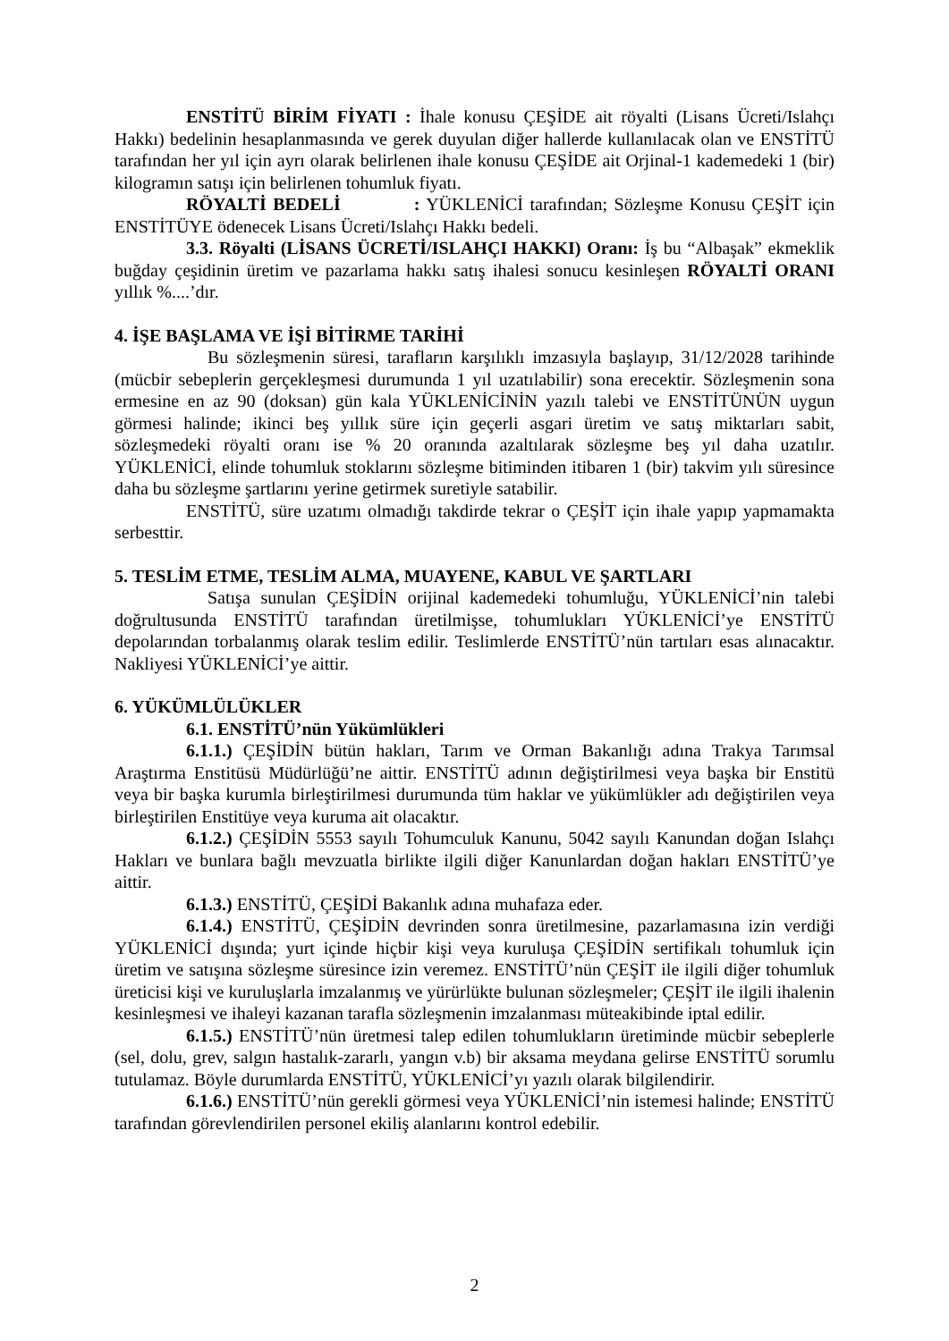ENSTİTÜ BİRİM FİYATI : İhale konusu ÇEŞİDE ait röyalti (Lisans Ücreti/Islahçı Hakkı) bedelinin hesaplanmasında ve gerek duyulan diğer hallerde kullanılacak olan ve ENSTİTÜ tarafından her yıl için ayrı olarak belirlenen ihale konusu ÇEŞİDE ait Orjinal-1 kademedeki 1 (bir) kilogramın satışı için belirlenen tohumluk fiyatı.
RÖYALTİ BEDELİ : YÜKLENİCİ tarafından; Sözleşme Konusu ÇEŞİT için ENSTİTÜYE ödenecek Lisans Ücreti/Islahçı Hakkı bedeli.
3.3. Röyalti (LİSANS ÜCRETİ/ISLAHÇI HAKKI) Oranı: İş bu “Albaşak” ekmeklik buğday çeşidinin üretim ve pazarlama hakkı satış ihalesi sonucu kesinleşen RÖYALTİ ORANI yıllık %....’dır.
4. İŞE BAŞLAMA VE İŞİ BİTİRME TARİHİ
Bu sözleşmenin süresi, tarafların karşılıklı imzasıyla başlayıp, 31/12/2028 tarihinde (mücbir sebeplerin gerçekleşmesi durumunda 1 yıl uzatılabilir) sona erecektir. Sözleşmenin sona ermesine en az 90 (doksan) gün kala YÜKLENİCİNİN yazılı talebi ve ENSTİTÜNÜN uygun görmesi halinde; ikinci beş yıllık süre için geçerli asgari üretim ve satış miktarları sabit, sözleşmedeki röyalti oranı ise % 20 oranında azaltılarak sözleşme beş yıl daha uzatılır. YÜKLENİCİ, elinde tohumluk stoklarını sözleşme bitiminden itibaren 1 (bir) takvim yılı süresince daha bu sözleşme şartlarını yerine getirmek suretiyle satabilir.
ENSTİTÜ, süre uzatımı olmadığı takdirde tekrar o ÇEŞİT için ihale yapıp yapmamakta serbesttir.
5. TESLİM ETME, TESLİM ALMA, MUAYENE, KABUL VE ŞARTLARI
Satışa sunulan ÇEŞİDİN orijinal kademedeki tohumluğu, YÜKLENİCİ’nin talebi doğrultusunda ENSTİTÜ tarafından üretilmişse, tohumlukları YÜKLENİCİ’ye ENSTİTÜ depolarından torbalanmış olarak teslim edilir. Teslimlerde ENSTİTÜ’nün tartıları esas alınacaktır. Nakliyesi YÜKLENİCİ’ye aittir.
6. YÜKÜMLÜLÜKLER
6.1. ENSTİTÜ’nün Yükümlükleri
6.1.1.) ÇEŞİDİN bütün hakları, Tarım ve Orman Bakanlığı adına Trakya Tarımsal Araştırma Enstitüsü Müdürlüğü’ne aittir. ENSTİTÜ adının değiştirilmesi veya başka bir Enstitü veya bir başka kurumla birleştirilmesi durumunda tüm haklar ve yükümlükler adı değiştirilen veya birleştirilen Enstitüye veya kuruma ait olacaktır.
6.1.2.) ÇEŞİDİN 5553 sayılı Tohumculuk Kanunu, 5042 sayılı Kanundan doğan Islahçı Hakları ve bunlara bağlı mevzuatla birlikte ilgili diğer Kanunlardan doğan hakları ENSTİTÜ’ye aittir.
6.1.3.) ENSTİTÜ, ÇEŞİDİ Bakanlık adına muhafaza eder.
6.1.4.) ENSTİTÜ, ÇEŞİDİN devrinden sonra üretilmesine, pazarlamasına izin verdiği YÜKLENİCİ dışında; yurt içinde hiçbir kişi veya kuruluşa ÇEŞİDİN sertifikalı tohumluk için üretim ve satışına sözleşme süresince izin veremez. ENSTİTÜ’nün ÇEŞİT ile ilgili diğer tohumluk üreticisi kişi ve kuruluşlarla imzalanmış ve yürürlükte bulunan sözleşmeler; ÇEŞİT ile ilgili ihalenin kesinleşmesi ve ihaleyi kazanan tarafla sözleşmenin imzalanması müteakibinde iptal edilir.
6.1.5.) ENSTİTÜ’nün üretmesi talep edilen tohumlukların üretiminde mücbir sebeplerle (sel, dolu, grev, salgın hastalık-zararlı, yangın v.b) bir aksama meydana gelirse ENSTİTÜ sorumlu tutulamaz. Böyle durumlarda ENSTİTÜ, YÜKLENİCİ’yı yazılı olarak bilgilendirir.
6.1.6.) ENSTİTÜ’nün gerekli görmesi veya YÜKLENİCİ’nin istemesi halinde; ENSTİTÜ tarafından görevlendirilen personel ekiliş alanlarını kontrol edebilir.
2